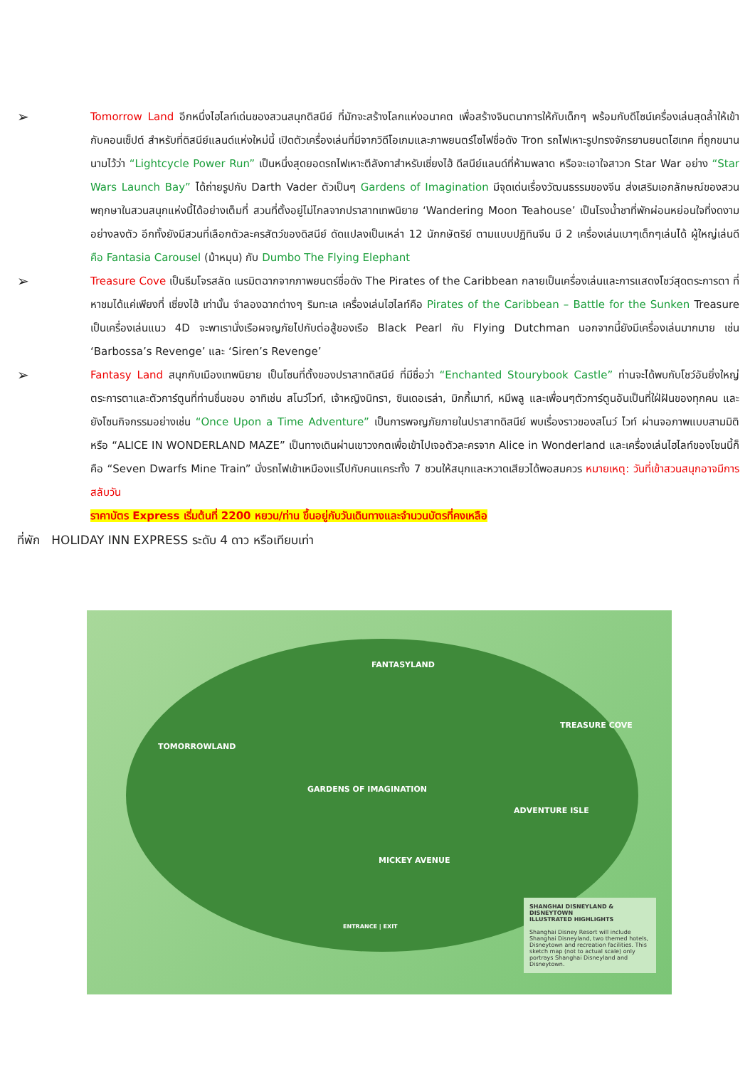➢
Tomorrow Land อีกหนึ่งไฮไลท์เด่นของสวนสนุกดิสนีย์ ที่มักจะสร้างโลกแห่งอนาคต เพื่อสร้างจินตนาการให้กับเด็กๆ พร้อมกับดีไซน์เครื่องเล่นสุดล้ำให้เข้ากับคอนเซ็ปต์ สำหรับที่ดิสนีย์แลนด์แห่งใหม่นี้ เปิดตัวเครื่องเล่นที่มีจากวิดีโอเกมและภาพยนตร์ไซไฟชื่อดัง Tron รถไฟเหาะรูปทรงจักรยานยนตไฮเทค ที่ถูกขนานนามไว้ว่า “Lightcycle Power Run” เป็นหนึ่งสุดยอดรถไฟเหาะตีลังกาสำหรับเซี่ยงไฮ้ ดีสนีย์แลนด์ที่ห้ามพลาด หรือจะเอาใจสาวก Star War อย่าง “Star Wars Launch Bay” ได้ถ่ายรูปกับ Darth Vader ตัวเป็นๆ Gardens of Imagination มีจุดเด่นเรื่องวัฒนธรรมของจีน ส่งเสริมเอกลักษณ์ของสวนพฤกษาในสวนสนุกแห่งนี้ได้อย่างเต็มที่ สวนที่ตั้งอยู่ไม่ไกลจากปราสาทเทพนิยาย ‘Wandering Moon Teahouse’ เป็นโรงน้ำชาที่พักผ่อนหย่อนใจที่งดงามอย่างลงตัว อีกทั้งยังมีสวนที่เลือกตัวละครสัตว์ของดิสนีย์ ดัดแปลงเป็นเหล่า 12 นักกษัตริย์ ตามแบบปฏิทินจีน มี 2 เครื่องเล่นเบาๆเด็กๆเล่นได้ ผู้ใหญ่เล่นดี คือ Fantasia Carousel (ม้าหมุน) กับ Dumbo The Flying Elephant
➢
Treasure Cove เป็นธีมโจรสลัด เนรมิตฉากจากภาพยนตร์ชื่อดัง The Pirates of the Caribbean กลายเป็นเครื่องเล่นและการแสดงโชว์สุดตระการตา ที่หาชมได้แค่เพียงที่ เซี่ยงไฮ้ เท่านั้น จำลองฉากต่างๆ ริมทะเล เครื่องเล่นไฮไลท์คือ Pirates of the Caribbean – Battle for the Sunken Treasure เป็นเครื่องเล่นแนว 4D จะพาเรานั่งเรือผจญภัยไปกับต่อสู้ของเรือ Black Pearl กับ Flying Dutchman นอกจากนี้ยังมีเครื่องเล่นมากมาย เช่น ‘Barbossa’s Revenge’ และ ‘Siren’s Revenge’
➢
Fantasy Land สนุกกับเมืองเทพนิยาย เป็นโซนที่ตั้งของปราสาทดิสนีย์ ที่มีชื่อว่า “Enchanted Stourybook Castle” ท่านจะได้พบกับโชว์อันยิ่งใหญ่ตระการตาและตัวการ์ตูนที่ท่านชื่นชอบ อาทิเช่น สโนว์ไวท์, เจ้าหญิงนิทรา, ซินเดอเรล่า, มิกกี้เมาท์, หมีพลู และเพื่อนๆตัวการ์ตูนอันเป็นที่ใฝ่ฝันของทุกคน และยังโซนกิจกรรมอย่างเช่น “Once Upon a Time Adventure” เป็นการพจญภัยภายในปราสาทดิสนีย์ พบเรื่องราวของสโนว์ ไวท์ ผ่านจอภาพแบบสามมิติ หรือ “ALICE IN WONDERLAND MAZE” เป็นทางเดินผ่านเขาวงกตเพื่อเข้าไปเจอตัวละครจาก Alice in Wonderland และเครื่องเล่นไฮไลท์ของโซนนี้ก็คือ “Seven Dwarfs Mine Train” นั่งรถไฟเข้าเหมืองแร่ไปกับคนแคระทั้ง 7 ชวนให้สนุกและหวาดเสียวได้พอสมควร หมายเหตุ: วันที่เข้าสวนสนุกอาจมีการสลับวัน
ราคาบัตร Express เริ่มต้นที่ 2200 หยวน/ท่าน ขึ้นอยู่กับวันเดินทางและจำนวนบัตรที่คงเหลือ
ที่พัก HOLIDAY INN EXPRESS ระดับ 4 ดาว หรือเทียบเท่า
FANTASYLAND
TOMORROWLAND
TREASURE COVE
GARDENS OF IMAGINATION
ADVENTURE ISLE
MICKEY AVENUE
ENTRANCE | EXIT
SHANGHAI DISNEYLAND & DISNEYTOWN
ILLUSTRATED HIGHLIGHTS
Shanghai Disney Resort will include Shanghai Disneyland, two themed hotels, Disneytown and recreation facilities. This sketch map (not to actual scale) only portrays Shanghai Disneyland and Disneytown.